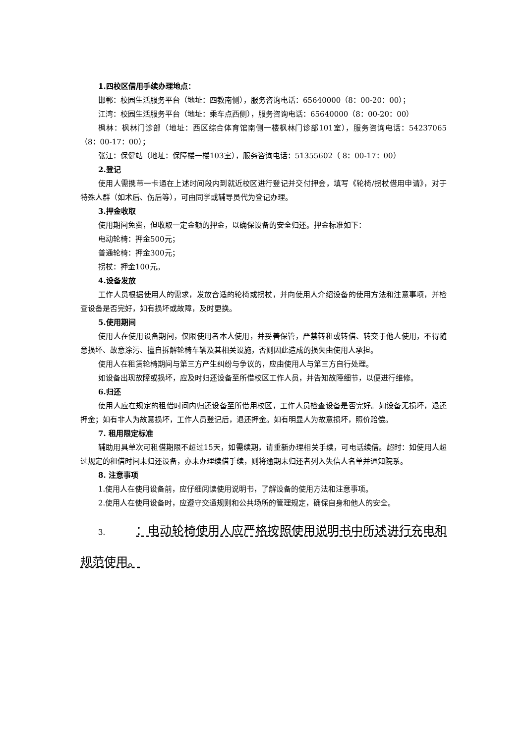1.四校区借用手续办理地点：
邯郸：校园生活服务平台（地址：四教南侧），服务咨询电话：65640000（8：00-20：00）；
江湾：校园生活服务平台（地址：乘车点西侧），服务咨询电话：65640000（8：00-20：00）
枫林：枫林门诊部（地址：西区综合体育馆南侧一楼枫林门诊部101室），服务咨询电话：54237065（8：00-17：00）；
张江：保健站（地址：保障楼一楼103室），服务咨询电话：51355602（ 8：00-17：00）
2.登记
使用人需携带一卡通在上述时间段内到就近校区进行登记并交付押金，填写《轮椅/拐杖借用申请》，对于特殊人群（如术后、伤后等），可由同学或辅导员代为登记办理。
3.押金收取
使用期间免费，但收取一定金额的押金，以确保设备的安全归还。押金标准如下：
电动轮椅：押金500元；
普通轮椅：押金300元；
拐杖：押金100元。
4.设备发放
工作人员根据使用人的需求，发放合适的轮椅或拐杖，并向使用人介绍设备的使用方法和注意事项，并检查设备是否完好，如有损坏或故障，及时更换。
5.使用期间
使用人在使用设备期间，仅限使用者本人使用，并妥善保管，严禁转租或转借、转交于他人使用，不得随意损坏、故意涂污、擅自拆解轮椅车辆及其相关设施，否则因此造成的损失由使用人承担。
使用人在租赁轮椅期间与第三方产生纠纷与争议的，应由使用人与第三方自行处理。
如设备出现故障或损坏，应及时归还设备至所借校区工作人员，并告知故障细节，以便进行维修。
6.归还
使用人应在规定的租借时间内归还设备至所借用校区，工作人员检查设备是否完好。如设备无损坏，退还押金；如有非人为故意损坏，工作人员登记后，退还押金。如有明显人为故意损坏，照价赔偿。
7. 租用限定标准
辅助用具单次可租借期限不超过15天，如需续期，请重新办理相关手续，可电话续借。超时：如使用人超过规定的租借时间未归还设备，亦未办理续借手续，则将逾期未归还者列入失信人名单并通知院系。
8. 注意事项
1.使用人在使用设备前，应仔细阅读使用说明书，了解设备的使用方法和注意事项。
2.使用人在使用设备时，应遵守交通规则和公共场所的管理规定，确保自身和他人的安全。
3. ：电动轮椅使用人应严格按照使用说明书中所述进行充电和规范使用。